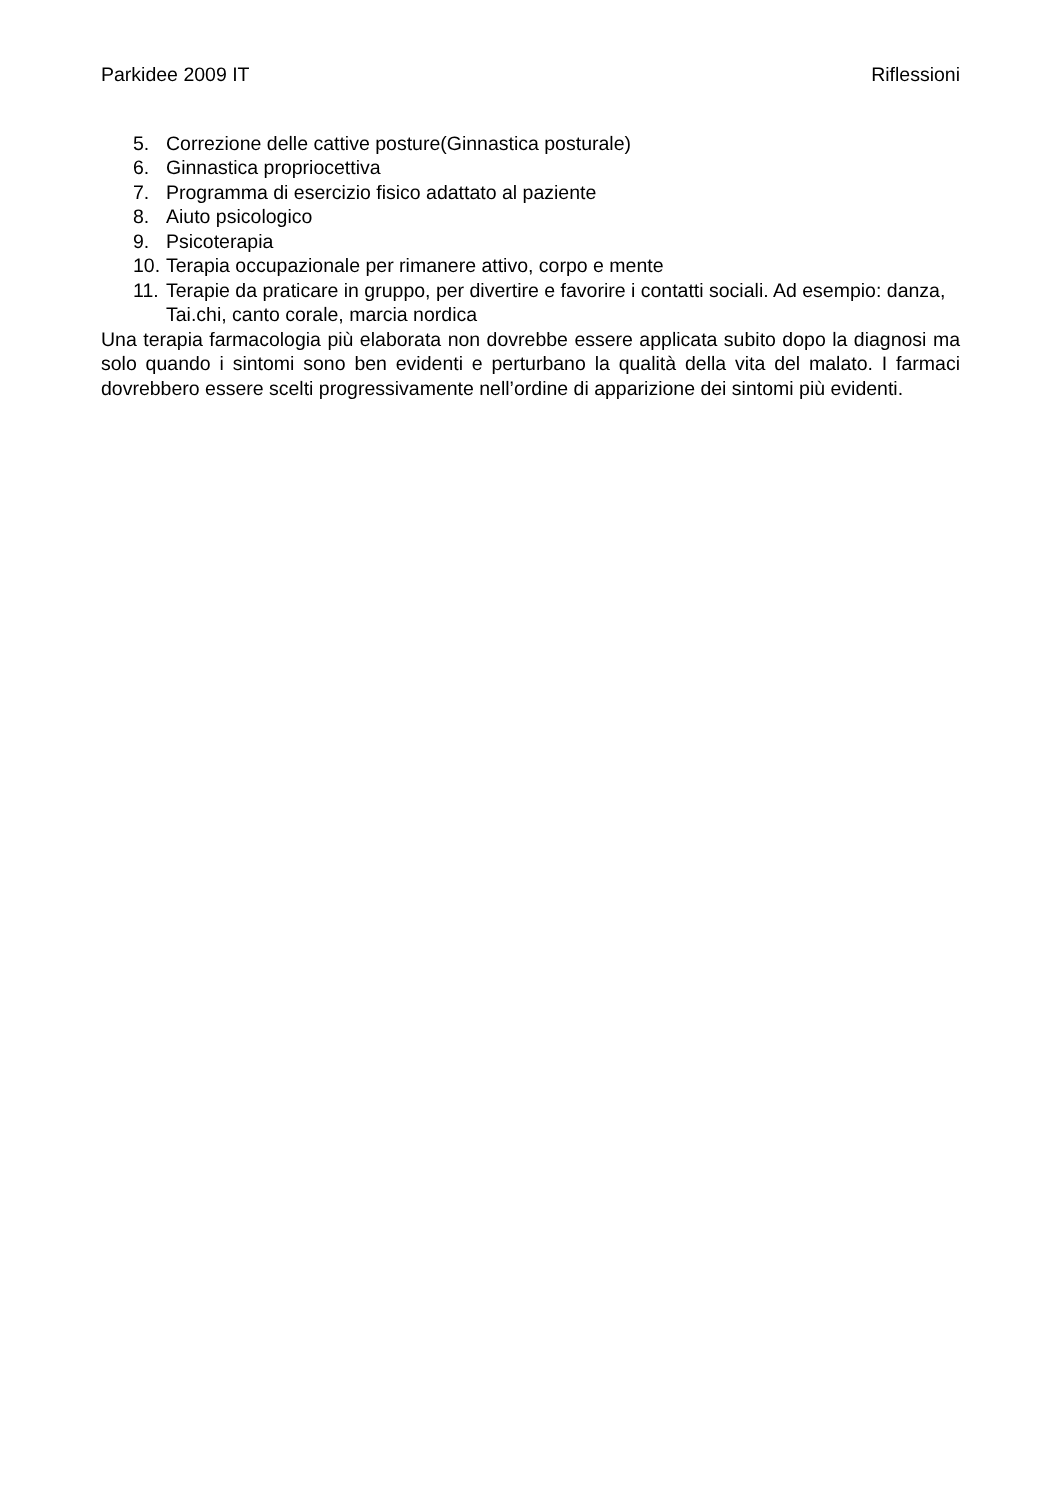Parkidee 2009 IT Riflessioni
5. Correzione delle cattive posture(Ginnastica posturale)
6. Ginnastica propriocettiva
7. Programma di esercizio fisico adattato al paziente
8. Aiuto psicologico
9. Psicoterapia
10. Terapia occupazionale per rimanere attivo, corpo e mente
11. Terapie da praticare in gruppo, per divertire e favorire i contatti sociali. Ad esempio: danza, Tai.chi, canto corale, marcia nordica
Una terapia farmacologia più elaborata non dovrebbe essere applicata subito dopo la diagnosi ma solo quando i sintomi sono ben evidenti e perturbano la qualità della vita del malato. I farmaci dovrebbero essere scelti progressivamente nell’ordine di apparizione dei sintomi più evidenti.